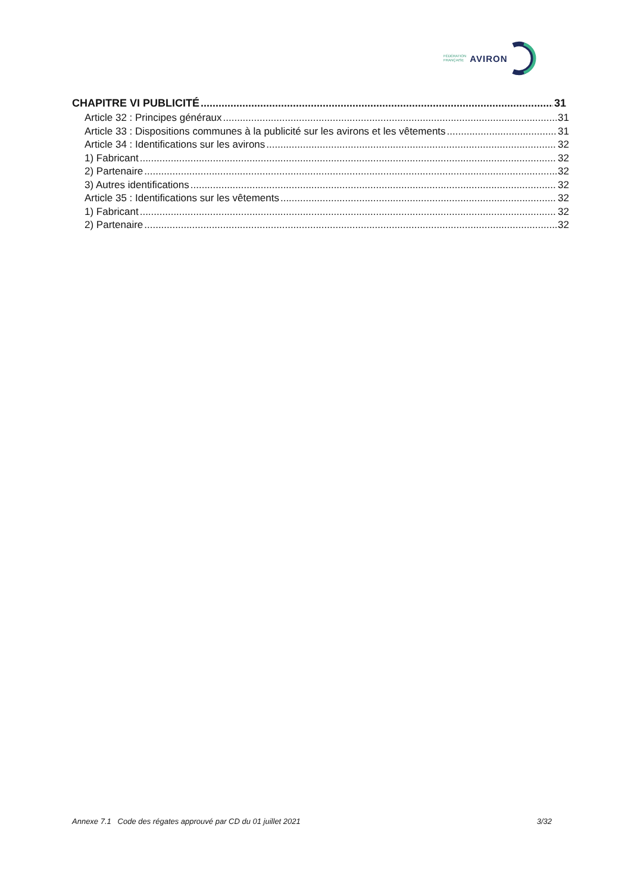FÉDÉRATION
FRANÇAISE
AVIRON
CHAPITRE VI PUBLICITÉ 31
Article 32 : Principes généraux 31
Article 33 : Dispositions communes à la publicité sur les avirons et les vêtements 31
Article 34 : Identifications sur les avirons 32
1) Fabricant 32
2) Partenaire 32
3) Autres identifications 32
Article 35 : Identifications sur les vêtements 32
1) Fabricant 32
2) Partenaire 32
Annexe 7.1 Code des régates approuvé par CD du 01 juillet 2021 3/32